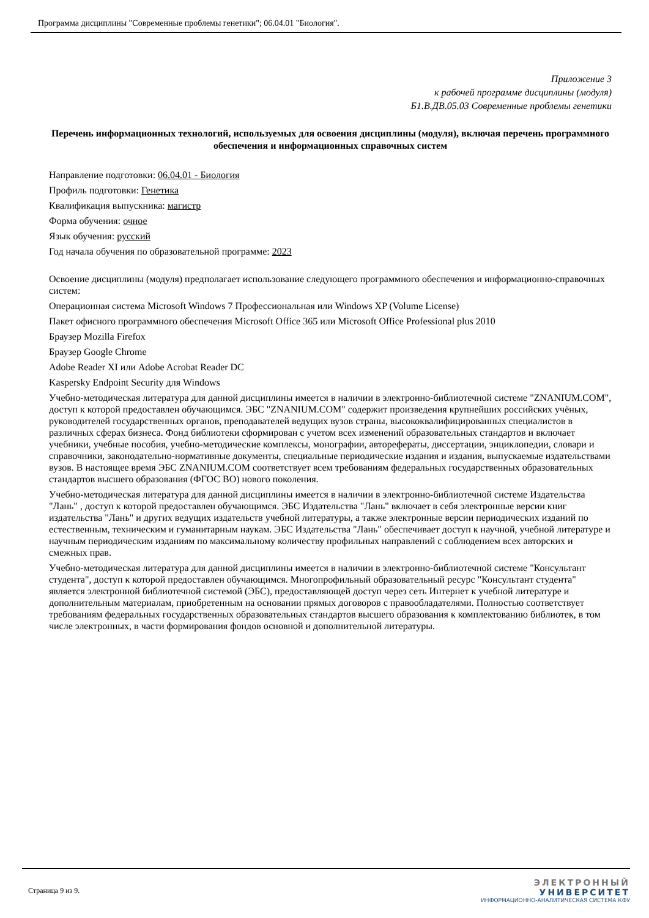Программа дисциплины "Современные проблемы генетики"; 06.04.01 "Биология".
Приложение 3
к рабочей программе дисциплины (модуля)
Б1.В.ДВ.05.03 Современные проблемы генетики
Перечень информационных технологий, используемых для освоения дисциплины (модуля), включая перечень программного обеспечения и информационных справочных систем
Направление подготовки: 06.04.01 - Биология
Профиль подготовки: Генетика
Квалификация выпускника: магистр
Форма обучения: очное
Язык обучения: русский
Год начала обучения по образовательной программе: 2023
Освоение дисциплины (модуля) предполагает использование следующего программного обеспечения и информационно-справочных систем:
Операционная система Microsoft Windows 7 Профессиональная или Windows XP (Volume License)
Пакет офисного программного обеспечения Microsoft Office 365 или Microsoft Office Professional plus 2010
Браузер Mozilla Firefox
Браузер Google Chrome
Adobe Reader XI или Adobe Acrobat Reader DC
Kaspersky Endpoint Security для Windows
Учебно-методическая литература для данной дисциплины имеется в наличии в электронно-библиотечной системе "ZNANIUM.COM", доступ к которой предоставлен обучающимся. ЭБС "ZNANIUM.COM" содержит произведения крупнейших российских учёных, руководителей государственных органов, преподавателей ведущих вузов страны, высококвалифицированных специалистов в различных сферах бизнеса. Фонд библиотеки сформирован с учетом всех изменений образовательных стандартов и включает учебники, учебные пособия, учебно-методические комплексы, монографии, авторефераты, диссертации, энциклопедии, словари и справочники, законодательно-нормативные документы, специальные периодические издания и издания, выпускаемые издательствами вузов. В настоящее время ЭБС ZNANIUM.COM соответствует всем требованиям федеральных государственных образовательных стандартов высшего образования (ФГОС ВО) нового поколения.
Учебно-методическая литература для данной дисциплины имеется в наличии в электронно-библиотечной системе Издательства "Лань" , доступ к которой предоставлен обучающимся. ЭБС Издательства "Лань" включает в себя электронные версии книг издательства "Лань" и других ведущих издательств учебной литературы, а также электронные версии периодических изданий по естественным, техническим и гуманитарным наукам. ЭБС Издательства "Лань" обеспечивает доступ к научной, учебной литературе и научным периодическим изданиям по максимальному количеству профильных направлений с соблюдением всех авторских и смежных прав.
Учебно-методическая литература для данной дисциплины имеется в наличии в электронно-библиотечной системе "Консультант студента", доступ к которой предоставлен обучающимся. Многопрофильный образовательный ресурс "Консультант студента" является электронной библиотечной системой (ЭБС), предоставляющей доступ через сеть Интернет к учебной литературе и дополнительным материалам, приобретенным на основании прямых договоров с правообладателями. Полностью соответствует требованиям федеральных государственных образовательных стандартов высшего образования к комплектованию библиотек, в том числе электронных, в части формирования фондов основной и дополнительной литературы.
Страница 9 из 9.
ЭЛЕКТРОННЫЙ
УНИВЕРСИТЕТ
ИНФОРМАЦИОННО-АНАЛИТИЧЕСКАЯ СИСТЕМА КФУ